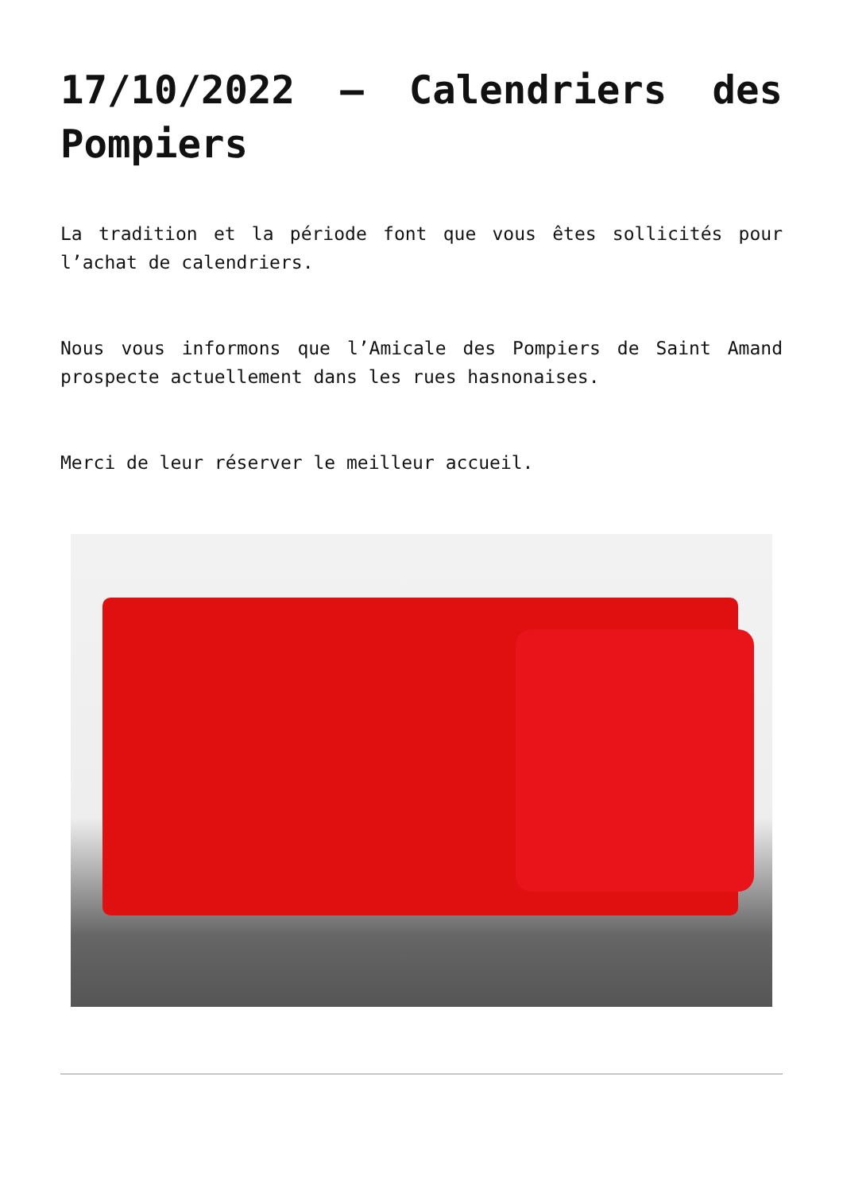17/10/2022 – Calendriers des Pompiers
La tradition et la période font que vous êtes sollicités pour l’achat de calendriers.
Nous vous informons que l’Amicale des Pompiers de Saint Amand prospecte actuellement dans les rues hasnonaises.
Merci de leur réserver le meilleur accueil.